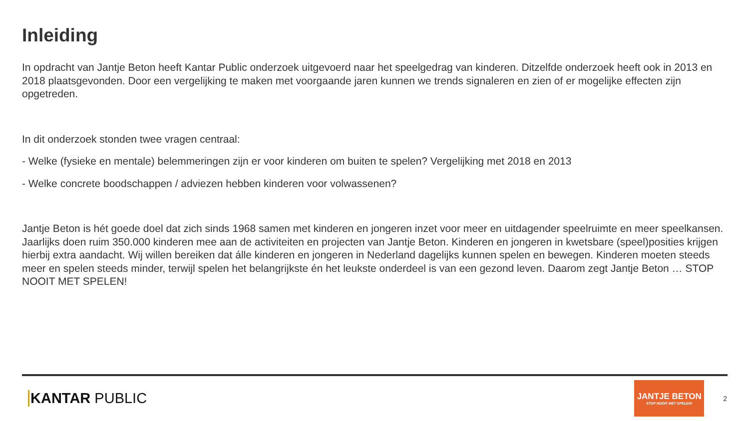Inleiding
In opdracht van Jantje Beton heeft Kantar Public onderzoek uitgevoerd naar het speelgedrag van kinderen. Ditzelfde onderzoek heeft ook in 2013 en 2018 plaatsgevonden. Door een vergelijking te maken met voorgaande jaren kunnen we trends signaleren en zien of er mogelijke effecten zijn opgetreden.
In dit onderzoek stonden twee vragen centraal:
- Welke (fysieke en mentale) belemmeringen zijn er voor kinderen om buiten te spelen? Vergelijking met 2018 en 2013
- Welke concrete boodschappen / adviezen hebben kinderen voor volwassenen?
Jantje Beton is hét goede doel dat zich sinds 1968 samen met kinderen en jongeren inzet voor meer en uitdagender speelruimte en meer speelkansen. Jaarlijks doen ruim 350.000 kinderen mee aan de activiteiten en projecten van Jantje Beton. Kinderen en jongeren in kwetsbare (speel)posities krijgen hierbij extra aandacht. Wij willen bereiken dat álle kinderen en jongeren in Nederland dagelijks kunnen spelen en bewegen. Kinderen moeten steeds meer en spelen steeds minder, terwijl spelen het belangrijkste én het leukste onderdeel is van een gezond leven. Daarom zegt Jantje Beton … STOP NOOIT MET SPELEN!
KANTAR PUBLIC
JANTJE BETON
STOP NOOIT MET SPELEN!
2